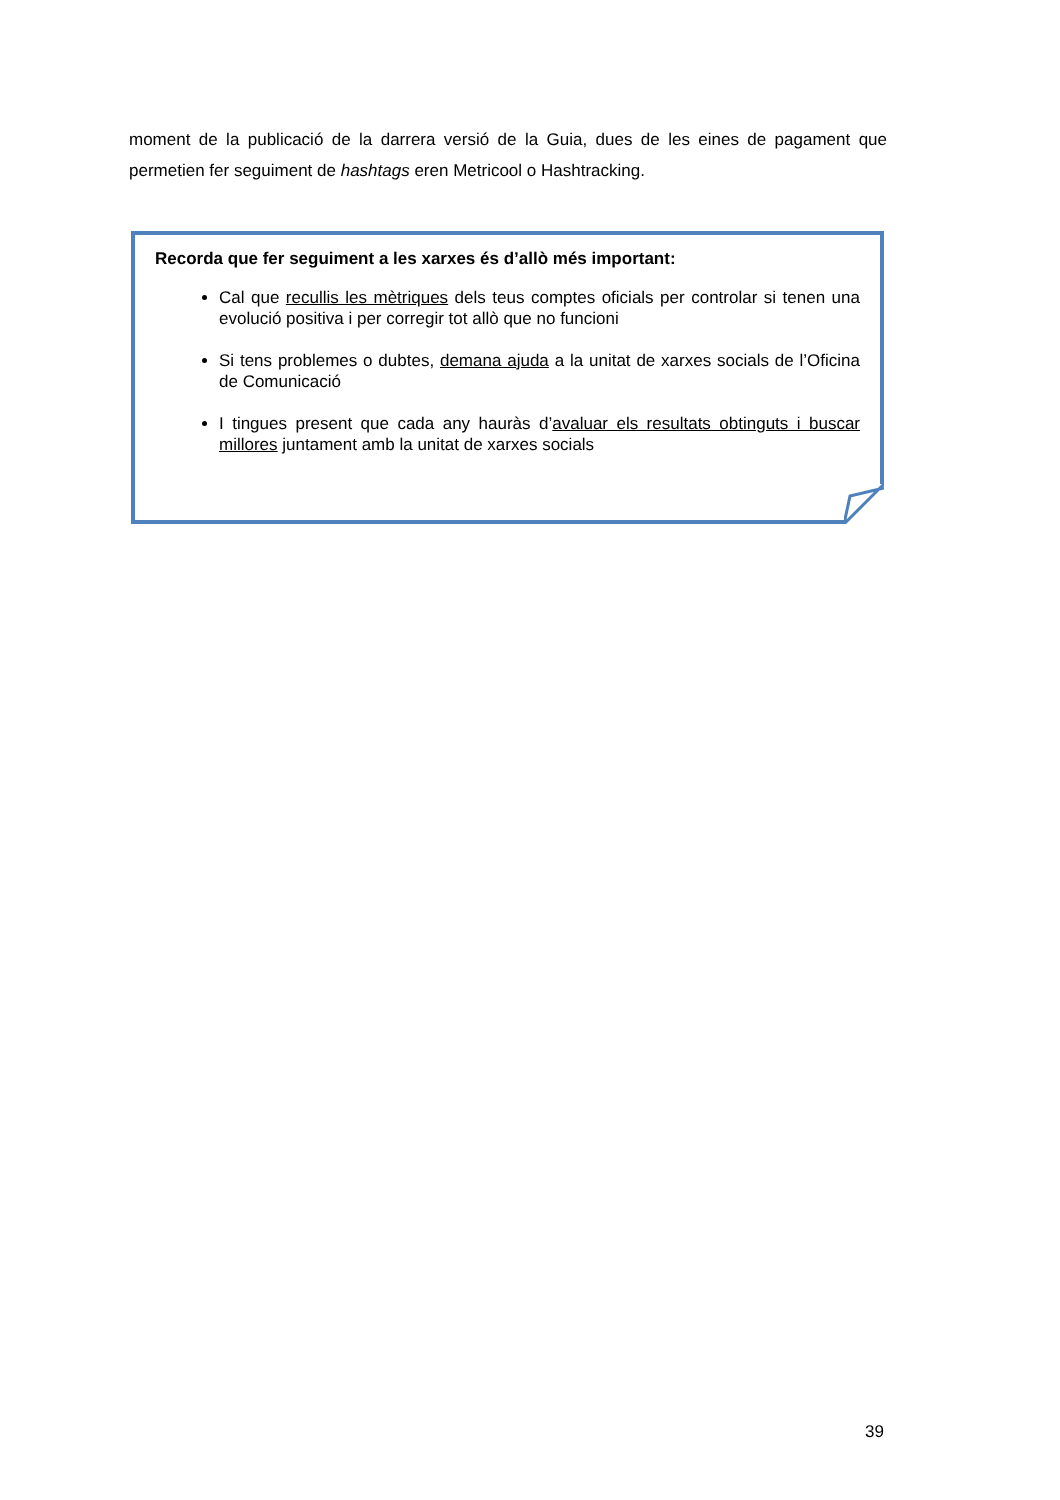moment de la publicació de la darrera versió de la Guia, dues de les eines de pagament que permetien fer seguiment de hashtags eren Metricool o Hashtracking.
Recorda que fer seguiment a les xarxes és d’allò més important:
Cal que recullis les mètriques dels teus comptes oficials per controlar si tenen una evolució positiva i per corregir tot allò que no funcioni
Si tens problemes o dubtes, demana ajuda a la unitat de xarxes socials de l’Oficina de Comunicació
I tingues present que cada any hauràs d’avaluar els resultats obtinguts i buscar millores juntament amb la unitat de xarxes socials
39